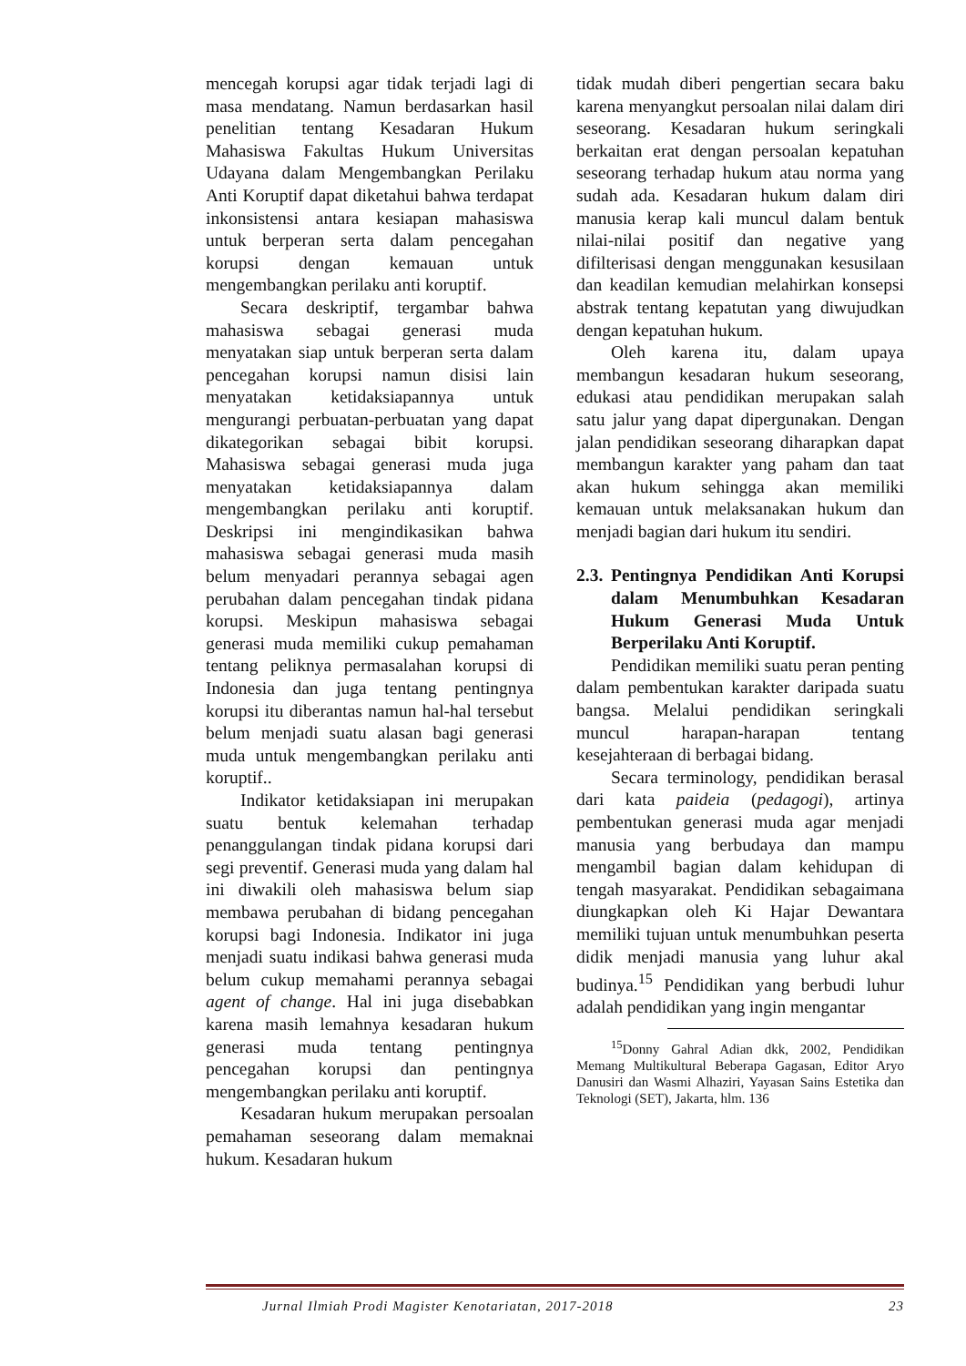mencegah korupsi agar tidak terjadi lagi di masa mendatang. Namun berdasarkan hasil penelitian tentang Kesadaran Hukum Mahasiswa Fakultas Hukum Universitas Udayana dalam Mengembangkan Perilaku Anti Koruptif dapat diketahui bahwa terdapat inkonsistensi antara kesiapan mahasiswa untuk berperan serta dalam pencegahan korupsi dengan kemauan untuk mengembangkan perilaku anti koruptif.
Secara deskriptif, tergambar bahwa mahasiswa sebagai generasi muda menyatakan siap untuk berperan serta dalam pencegahan korupsi namun disisi lain menyatakan ketidaksiapannya untuk mengurangi perbuatan-perbuatan yang dapat dikategorikan sebagai bibit korupsi. Mahasiswa sebagai generasi muda juga menyatakan ketidaksiapannya dalam mengembangkan perilaku anti koruptif. Deskripsi ini mengindikasikan bahwa mahasiswa sebagai generasi muda masih belum menyadari perannya sebagai agen perubahan dalam pencegahan tindak pidana korupsi. Meskipun mahasiswa sebagai generasi muda memiliki cukup pemahaman tentang peliknya permasalahan korupsi di Indonesia dan juga tentang pentingnya korupsi itu diberantas namun hal-hal tersebut belum menjadi suatu alasan bagi generasi muda untuk mengembangkan perilaku anti koruptif..
Indikator ketidaksiapan ini merupakan suatu bentuk kelemahan terhadap penanggulangan tindak pidana korupsi dari segi preventif. Generasi muda yang dalam hal ini diwakili oleh mahasiswa belum siap membawa perubahan di bidang pencegahan korupsi bagi Indonesia. Indikator ini juga menjadi suatu indikasi bahwa generasi muda belum cukup memahami perannya sebagai agent of change. Hal ini juga disebabkan karena masih lemahnya kesadaran hukum generasi muda tentang pentingnya pencegahan korupsi dan pentingnya mengembangkan perilaku anti koruptif.
Kesadaran hukum merupakan persoalan pemahaman seseorang dalam memaknai hukum. Kesadaran hukum
tidak mudah diberi pengertian secara baku karena menyangkut persoalan nilai dalam diri seseorang. Kesadaran hukum seringkali berkaitan erat dengan persoalan kepatuhan seseorang terhadap hukum atau norma yang sudah ada. Kesadaran hukum dalam diri manusia kerap kali muncul dalam bentuk nilai-nilai positif dan negative yang difilterisasi dengan menggunakan kesusilaan dan keadilan kemudian melahirkan konsepsi abstrak tentang kepatutan yang diwujudkan dengan kepatuhan hukum.
Oleh karena itu, dalam upaya membangun kesadaran hukum seseorang, edukasi atau pendidikan merupakan salah satu jalur yang dapat dipergunakan. Dengan jalan pendidikan seseorang diharapkan dapat membangun karakter yang paham dan taat akan hukum sehingga akan memiliki kemauan untuk melaksanakan hukum dan menjadi bagian dari hukum itu sendiri.
2.3. Pentingnya Pendidikan Anti Korupsi dalam Menumbuhkan Kesadaran Hukum Generasi Muda Untuk Berperilaku Anti Koruptif.
Pendidikan memiliki suatu peran penting dalam pembentukan karakter daripada suatu bangsa. Melalui pendidikan seringkali muncul harapan-harapan tentang kesejahteraan di berbagai bidang.
Secara terminology, pendidikan berasal dari kata paideia (pedagogi), artinya pembentukan generasi muda agar menjadi manusia yang berbudaya dan mampu mengambil bagian dalam kehidupan di tengah masyarakat. Pendidikan sebagaimana diungkapkan oleh Ki Hajar Dewantara memiliki tujuan untuk menumbuhkan peserta didik menjadi manusia yang luhur akal budinya.<sup>15</sup> Pendidikan yang berbudi luhur adalah pendidikan yang ingin mengantar
<sup>15</sup> Donny Gahral Adian dkk, 2002, Pendidikan Memang Multikultural Beberapa Gagasan, Editor Aryo Danusiri dan Wasmi Alhaziri, Yayasan Sains Estetika dan Teknologi (SET), Jakarta, hlm. 136
Jurnal Ilmiah Prodi Magister Kenotariatan, 2017-2018 23